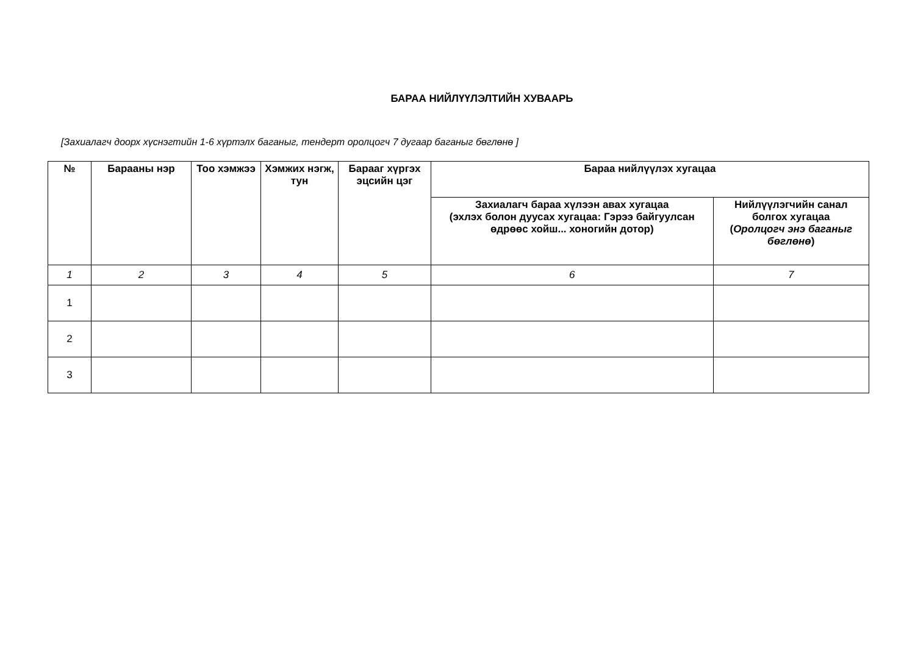БАРАА НИЙЛҮҮЛЭЛТИЙН ХУВААРЬ
[Захиалагч доорх хүснэгтийн 1-6 хүртэлх баганыг, тендерт оролцогч 7 дугаар баганыг бөглөнө ]
| № | Барааны нэр | Тоо хэмжээ | Хэмжих нэгж, тун | Барааг хүргэх эцсийн цэг | Бараа нийлүүлэх хугацаа | |
| --- | --- | --- | --- | --- | --- | --- |
| | | | | | Захиалагч бараа хүлээн авах хугацаа (эхлэх болон дуусах хугацаа: Гэрээ байгуулсан өдрөөс хойш... хоногийн дотор) | Нийлүүлэгчийн санал болгох хугацаа ( Оролцогч энэ баганыг бөглөнө ) |
| 1 | 2 | 3 | 4 | 5 | 6 | 7 |
| 1 | | | | | | |
| 2 | | | | | | |
| 3 | | | | | | |